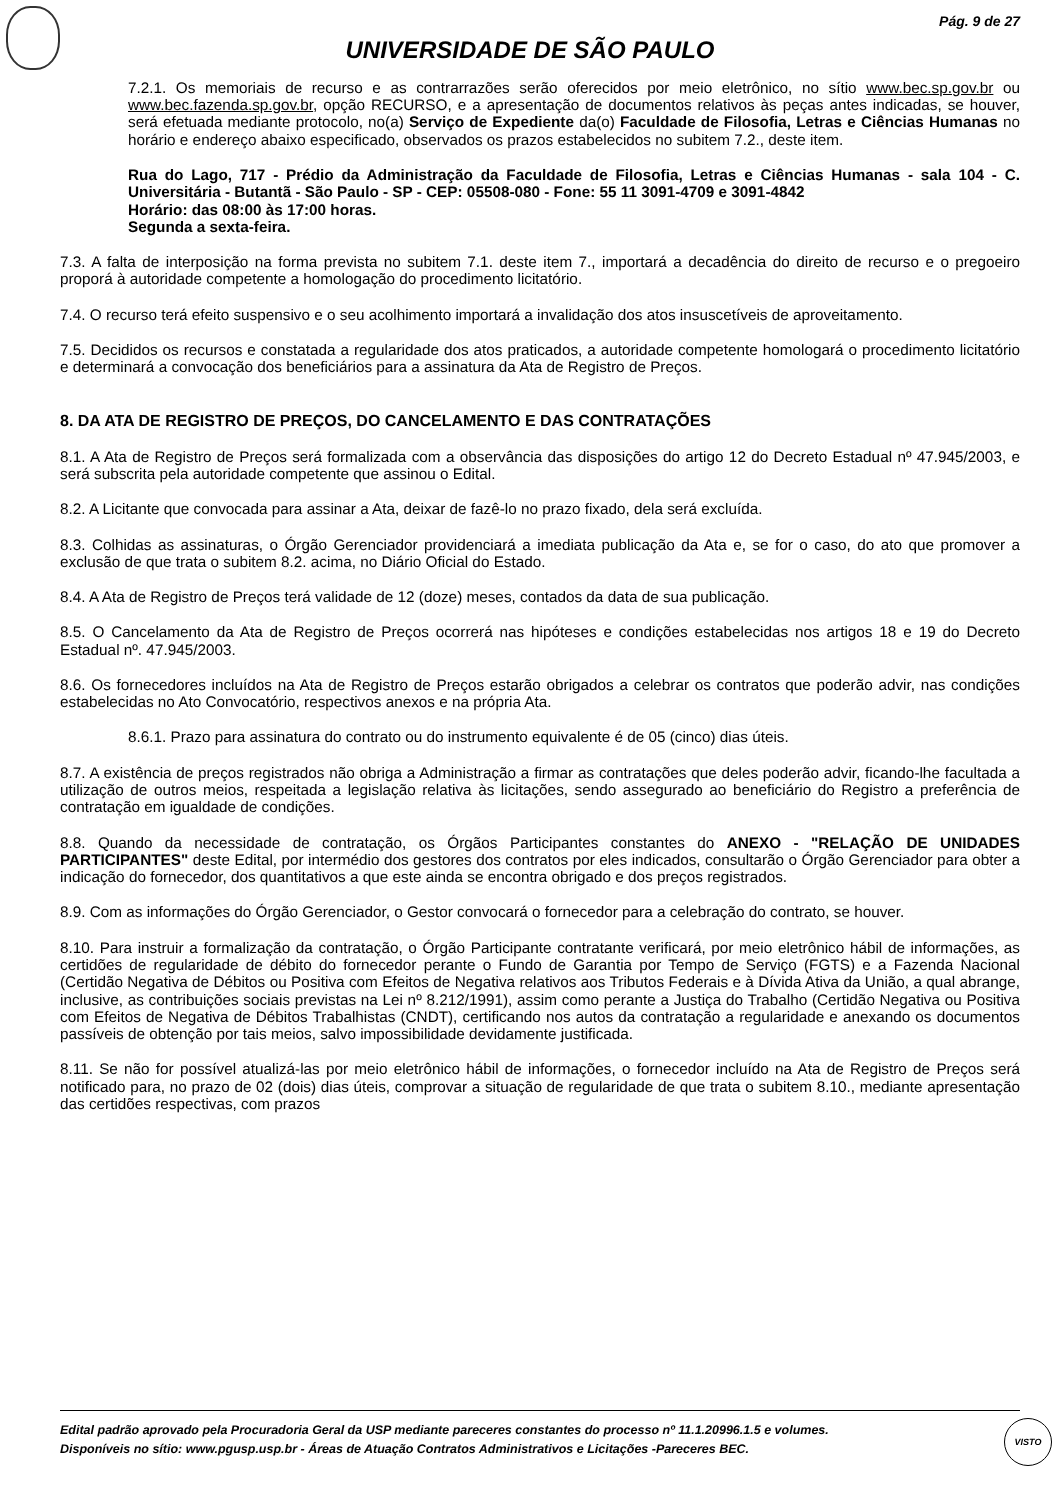Pág. 9 de 27
UNIVERSIDADE DE SÃO PAULO
7.2.1. Os memoriais de recurso e as contrarrazões serão oferecidos por meio eletrônico, no sítio www.bec.sp.gov.br ou www.bec.fazenda.sp.gov.br, opção RECURSO, e a apresentação de documentos relativos às peças antes indicadas, se houver, será efetuada mediante protocolo, no(a) Serviço de Expediente da(o) Faculdade de Filosofia, Letras e Ciências Humanas no horário e endereço abaixo especificado, observados os prazos estabelecidos no subitem 7.2., deste item.
Rua do Lago, 717 - Prédio da Administração da Faculdade de Filosofia, Letras e Ciências Humanas - sala 104 - C. Universitária - Butantã - São Paulo - SP - CEP: 05508-080 - Fone: 55 11 3091-4709 e 3091-4842
Horário: das 08:00 às 17:00 horas.
Segunda a sexta-feira.
7.3. A falta de interposição na forma prevista no subitem 7.1. deste item 7., importará a decadência do direito de recurso e o pregoeiro proporá à autoridade competente a homologação do procedimento licitatório.
7.4. O recurso terá efeito suspensivo e o seu acolhimento importará a invalidação dos atos insuscetíveis de aproveitamento.
7.5. Decididos os recursos e constatada a regularidade dos atos praticados, a autoridade competente homologará o procedimento licitatório e determinará a convocação dos beneficiários para a assinatura da Ata de Registro de Preços.
8. DA ATA DE REGISTRO DE PREÇOS, DO CANCELAMENTO E DAS CONTRATAÇÕES
8.1. A Ata de Registro de Preços será formalizada com a observância das disposições do artigo 12 do Decreto Estadual nº 47.945/2003, e será subscrita pela autoridade competente que assinou o Edital.
8.2. A Licitante que convocada para assinar a Ata, deixar de fazê-lo no prazo fixado, dela será excluída.
8.3. Colhidas as assinaturas, o Órgão Gerenciador providenciará a imediata publicação da Ata e, se for o caso, do ato que promover a exclusão de que trata o subitem 8.2. acima, no Diário Oficial do Estado.
8.4. A Ata de Registro de Preços terá validade de 12 (doze) meses, contados da data de sua publicação.
8.5. O Cancelamento da Ata de Registro de Preços ocorrerá nas hipóteses e condições estabelecidas nos artigos 18 e 19 do Decreto Estadual nº. 47.945/2003.
8.6. Os fornecedores incluídos na Ata de Registro de Preços estarão obrigados a celebrar os contratos que poderão advir, nas condições estabelecidas no Ato Convocatório, respectivos anexos e na própria Ata.
8.6.1. Prazo para assinatura do contrato ou do instrumento equivalente é de 05 (cinco) dias úteis.
8.7. A existência de preços registrados não obriga a Administração a firmar as contratações que deles poderão advir, ficando-lhe facultada a utilização de outros meios, respeitada a legislação relativa às licitações, sendo assegurado ao beneficiário do Registro a preferência de contratação em igualdade de condições.
8.8. Quando da necessidade de contratação, os Órgãos Participantes constantes do ANEXO - "RELAÇÃO DE UNIDADES PARTICIPANTES" deste Edital, por intermédio dos gestores dos contratos por eles indicados, consultarão o Órgão Gerenciador para obter a indicação do fornecedor, dos quantitativos a que este ainda se encontra obrigado e dos preços registrados.
8.9. Com as informações do Órgão Gerenciador, o Gestor convocará o fornecedor para a celebração do contrato, se houver.
8.10. Para instruir a formalização da contratação, o Órgão Participante contratante verificará, por meio eletrônico hábil de informações, as certidões de regularidade de débito do fornecedor perante o Fundo de Garantia por Tempo de Serviço (FGTS) e a Fazenda Nacional (Certidão Negativa de Débitos ou Positiva com Efeitos de Negativa relativos aos Tributos Federais e à Dívida Ativa da União, a qual abrange, inclusive, as contribuições sociais previstas na Lei nº 8.212/1991), assim como perante a Justiça do Trabalho (Certidão Negativa ou Positiva com Efeitos de Negativa de Débitos Trabalhistas (CNDT), certificando nos autos da contratação a regularidade e anexando os documentos passíveis de obtenção por tais meios, salvo impossibilidade devidamente justificada.
8.11. Se não for possível atualizá-las por meio eletrônico hábil de informações, o fornecedor incluído na Ata de Registro de Preços será notificado para, no prazo de 02 (dois) dias úteis, comprovar a situação de regularidade de que trata o subitem 8.10., mediante apresentação das certidões respectivas, com prazos
Edital padrão aprovado pela Procuradoria Geral da USP mediante pareceres constantes do processo nº 11.1.20996.1.5 e volumes.
Disponíveis no sítio: www.pgusp.usp.br - Áreas de Atuação Contratos Administrativos e Licitações -Pareceres BEC.
VISTO